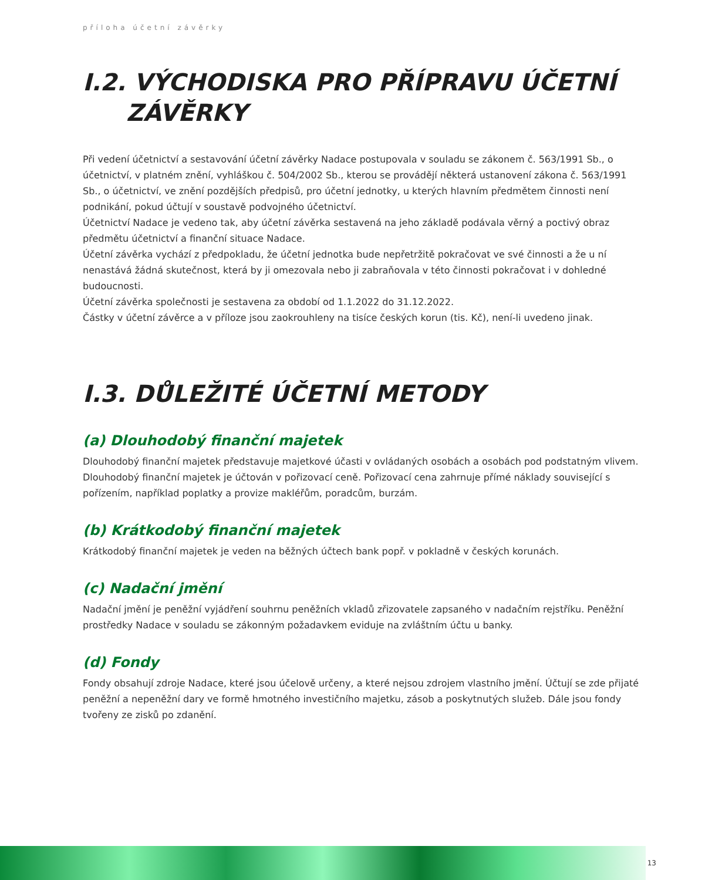příloha účetní závěrky
I.2. VÝCHODISKA PRO PŘÍPRAVU ÚČETNÍ
ZÁVĚRKY
Při vedení účetnictví a sestavování účetní závěrky Nadace postupovala v souladu se zákonem č. 563/1991 Sb., o účetnictví, v platném znění, vyhláškou č. 504/2002 Sb., kterou se provádějí některá ustanovení zákona č. 563/1991 Sb., o účetnictví, ve znění pozdějších předpisů, pro účetní jednotky, u kterých hlavním předmětem činnosti není podnikání, pokud účtují v soustavě podvojného účetnictví.
Účetnictví Nadace je vedeno tak, aby účetní závěrka sestavená na jeho základě podávala věrný a poctivý obraz předmětu účetnictví a finanční situace Nadace.
Účetní závěrka vychází z předpokladu, že účetní jednotka bude nepřetržitě pokračovat ve své činnosti a že u ní nenastává žádná skutečnost, která by ji omezovala nebo ji zabraňovala v této činnosti pokračovat i v dohledné budoucnosti.
Účetní závěrka společnosti je sestavena za období od 1.1.2022 do 31.12.2022.
Částky v účetní závěrce a v příloze jsou zaokrouhleny na tisíce českých korun (tis. Kč), není-li uvedeno jinak.
I.3. DŮLEŽITÉ ÚČETNÍ METODY
(a) Dlouhodobý finanční majetek
Dlouhodobý finanční majetek představuje majetkové účasti v ovládaných osobách a osobách pod podstatným vlivem. Dlouhodobý finanční majetek je účtován v pořizovací ceně. Pořizovací cena zahrnuje přímé náklady související s pořízením, například poplatky a provize makléřům, poradcům, burzám.
(b) Krátkodobý finanční majetek
Krátkodobý finanční majetek je veden na běžných účtech bank popř. v pokladně v českých korunách.
(c) Nadační jmění
Nadační jmění je peněžní vyjádření souhrnu peněžních vkladů zřizovatele zapsaného v nadačním rejstříku. Peněžní prostředky Nadace v souladu se zákonným požadavkem eviduje na zvláštním účtu u banky.
(d) Fondy
Fondy obsahují zdroje Nadace, které jsou účelově určeny, a které nejsou zdrojem vlastního jmění. Účtují se zde přijaté peněžní a nepeněžní dary ve formě hmotného investičního majetku, zásob a poskytnutých služeb. Dále jsou fondy tvořeny ze zisků po zdanění.
13